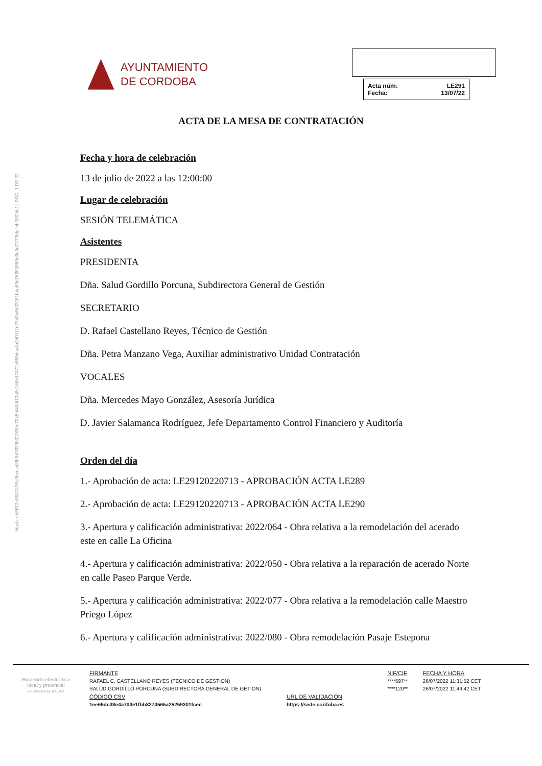Hash: eb8612e5537476e9bcecd3fb94763983276f9e7948f449f41348c148b17472c650dec4a9d0111d2743b6d33181b4a09d76659880d6e5d7773fdeffcbf0324c1 | PÁG. 1 DE 22
AYUNTAMIENTO
DE CORDOBA
Acta núm: LE291
Fecha: 13/07/22
ACTA DE LA MESA DE CONTRATACIÓN
Fecha y hora de celebración
13 de julio de 2022 a las 12:00:00
Lugar de celebración
SESIÓN TELEMÁTICA
Asistentes
PRESIDENTA
Dña. Salud Gordillo Porcuna, Subdirectora General de Gestión
SECRETARIO
D. Rafael Castellano Reyes, Técnico de Gestión
Dña. Petra Manzano Vega, Auxiliar administrativo Unidad Contratación
VOCALES
Dña. Mercedes Mayo González, Asesoría Jurídica
D. Javier Salamanca Rodríguez, Jefe Departamento Control Financiero y Auditoría
Orden del día
1.- Aprobación de acta: LE29120220713 - APROBACIÓN ACTA LE289
2.- Aprobación de acta: LE29120220713 - APROBACIÓN ACTA LE290
3.- Apertura y calificación administrativa: 2022/064 - Obra relativa a la remodelación del acerado este en calle La Oficina
4.- Apertura y calificación administrativa: 2022/050 - Obra relativa a la reparación de acerado Norte en calle Paseo Parque Verde.
5.- Apertura y calificación administrativa: 2022/077 - Obra relativa a la remodelación calle Maestro Priego López
6.- Apertura y calificación administrativa: 2022/080 - Obra remodelación Pasaje Estepona
Hacienda electrónica
local y provincial
DIPUTACIÓN DE MÁLAGA
| FIRMANTE | | NIF/CIF | FECHA Y HORA |
| --- | --- | --- | --- |
| RAFAEL C. CASTELLANO REYES (TECNICO DE GESTION) | | ****597** | 26/07/2022 11:31:52 CET |
| SALUD GORDILLO PORCUNA (SUBDIRECTORA GENERAL DE GETION) | | ****120** | 26/07/2022 11:49:42 CET |
| CÓDIGO CSV | URL DE VALIDACIÓN | | |
| 1ee65dc38e4a700e1fbb8274565a25259301fcec | https://sede.cordoba.es | | |